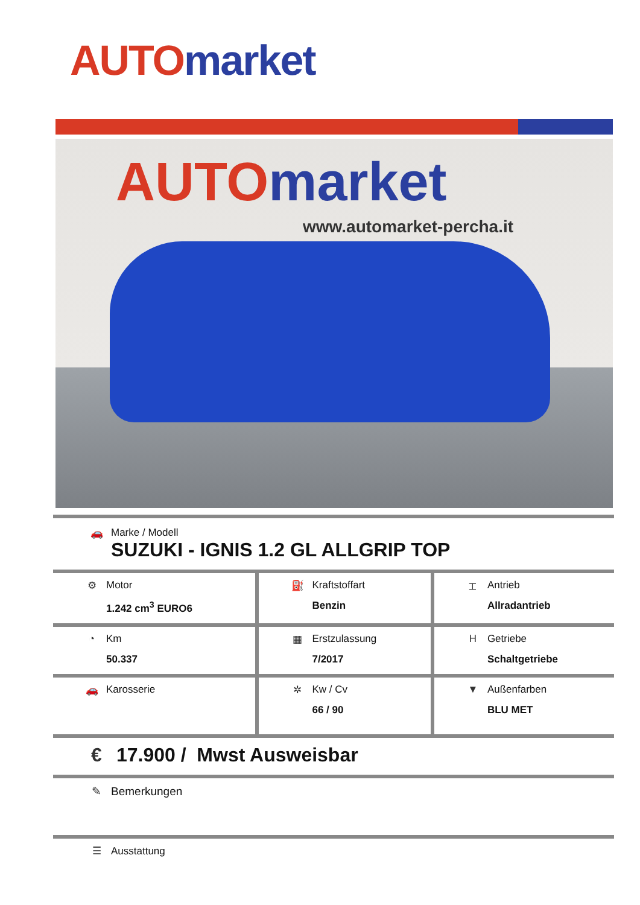AUTO market
AUTO market
www.automarket-percha.it
| 🚗 Marke / Modell SUZUKI - IGNIS 1.2 GL ALLGRIP TOP | | |
| ⚙ Motor 1.242 cm<sup>3</sup> EURO6 | ⛽ Kraftstoffart Benzin | ⌶ Antrieb Allradantrieb |
| ◔ Km 50.337 | ▦ Erstzulassung 7/2017 | H Getriebe Schaltgetriebe |
| 🚗 Karosserie | ✲ Kw / Cv 66 / 90 | ▼ Außenfarben BLU MET |
| € 17.900 / Mwst Ausweisbar | | |
| ✎ Bemerkungen | | |
| ☰ Ausstattung | | |